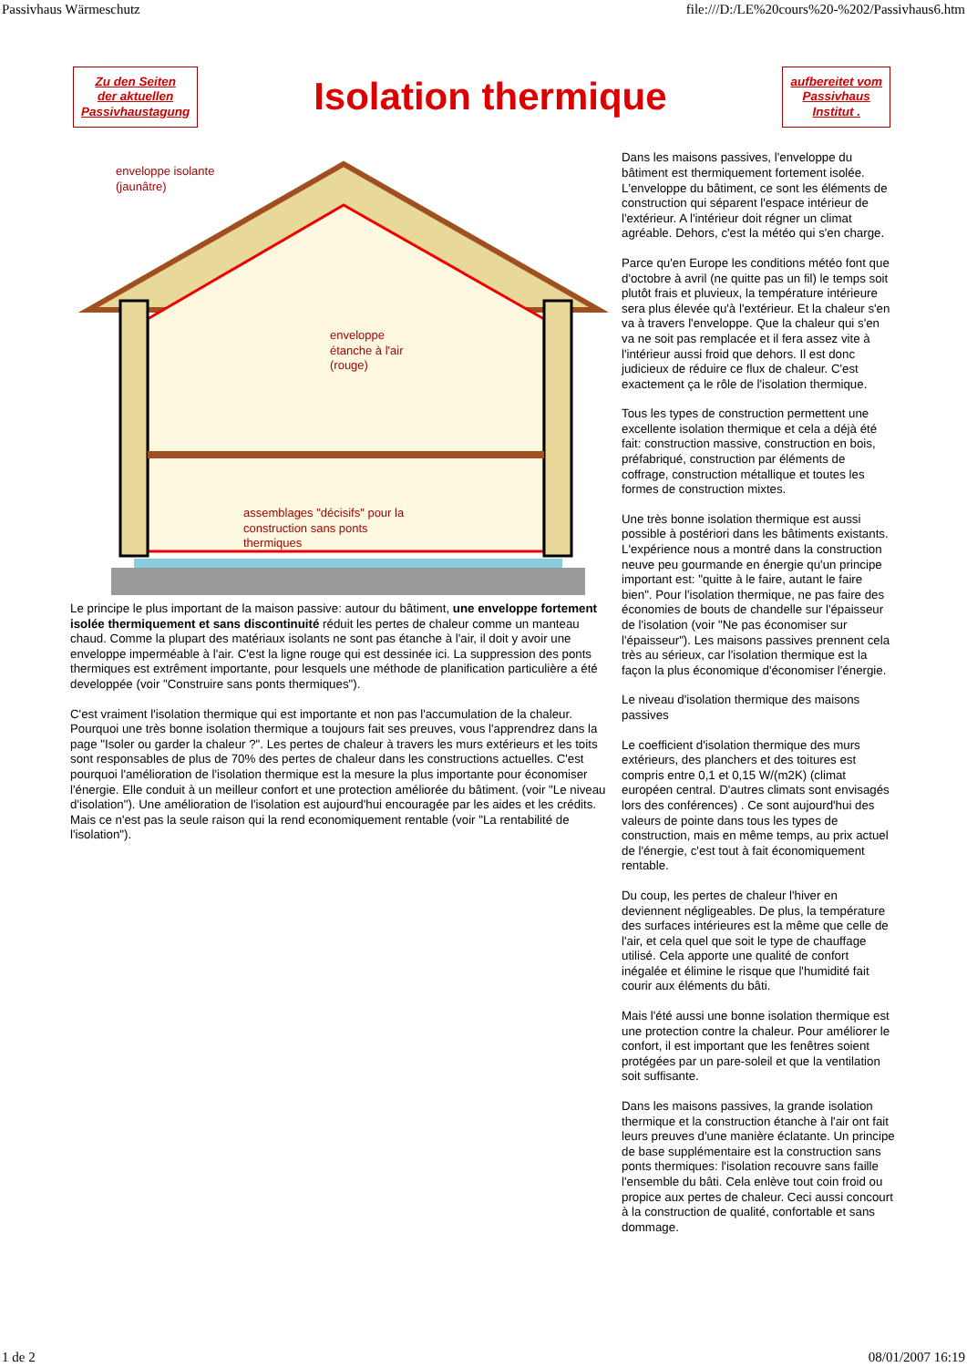Passivhaus Wärmeschutz file:///D:/LE%20cours%20-%202/Passivhaus6.htm
Zu den Seiten
der aktuellen
Passivhaustagung
Isolation thermique
aufbereitet vom
Passivhaus
Institut .
enveloppe isolante
(jaunâtre)
enveloppe
étanche à l'air
(rouge)
assemblages "décisifs" pour la
construction sans ponts
thermiques
Le principe le plus important de la maison passive: autour du bâtiment, une enveloppe fortement isolée thermiquement et sans discontinuité réduit les pertes de chaleur comme un manteau chaud. Comme la plupart des matériaux isolants ne sont pas étanche à l'air, il doit y avoir une enveloppe imperméable à l'air. C'est la ligne rouge qui est dessinée ici. La suppression des ponts thermiques est extrêment importante, pour lesquels une méthode de planification particulière a été developpée (voir "Construire sans ponts thermiques").
C'est vraiment l'isolation thermique qui est importante et non pas l'accumulation de la chaleur. Pourquoi une très bonne isolation thermique a toujours fait ses preuves, vous l'apprendrez dans la page "Isoler ou garder la chaleur ?". Les pertes de chaleur à travers les murs extérieurs et les toits sont responsables de plus de 70% des pertes de chaleur dans les constructions actuelles. C'est pourquoi l'amélioration de l'isolation thermique est la mesure la plus importante pour économiser l'énergie. Elle conduit à un meilleur confort et une protection améliorée du bâtiment. (voir "Le niveau d'isolation"). Une amélioration de l'isolation est aujourd'hui encouragée par les aides et les crédits. Mais ce n'est pas la seule raison qui la rend economiquement rentable (voir "La rentabilité de l'isolation").
Dans les maisons passives, l'enveloppe du bâtiment est thermiquement fortement isolée. L'enveloppe du bâtiment, ce sont les éléments de construction qui séparent l'espace intérieur de l'extérieur. A l'intérieur doit régner un climat agréable. Dehors, c'est la météo qui s'en charge.
Parce qu'en Europe les conditions météo font que d'octobre à avril (ne quitte pas un fil) le temps soit plutôt frais et pluvieux, la température intérieure sera plus élevée qu'à l'extérieur. Et la chaleur s'en va à travers l'enveloppe. Que la chaleur qui s'en va ne soit pas remplacée et il fera assez vite à l'intérieur aussi froid que dehors. Il est donc judicieux de réduire ce flux de chaleur. C'est exactement ça le rôle de l'isolation thermique.
Tous les types de construction permettent une excellente isolation thermique et cela a déjà été fait: construction massive, construction en bois, préfabriqué, construction par éléments de coffrage, construction métallique et toutes les formes de construction mixtes.
Une très bonne isolation thermique est aussi possible à postériori dans les bâtiments existants. L'expérience nous a montré dans la construction neuve peu gourmande en énergie qu'un principe important est: "quitte à le faire, autant le faire bien". Pour l'isolation thermique, ne pas faire des économies de bouts de chandelle sur l'épaisseur de l'isolation (voir "Ne pas économiser sur l'épaisseur"). Les maisons passives prennent cela très au sérieux, car l'isolation thermique est la façon la plus économique d'économiser l'énergie.
Le niveau d'isolation thermique des maisons passives
Le coefficient d'isolation thermique des murs extérieurs, des planchers et des toitures est compris entre 0,1 et 0,15 W/(m2K) (climat européen central. D'autres climats sont envisagés lors des conférences) . Ce sont aujourd'hui des valeurs de pointe dans tous les types de construction, mais en même temps, au prix actuel de l'énergie, c'est tout à fait économiquement rentable.
Du coup, les pertes de chaleur l'hiver en deviennent négligeables. De plus, la température des surfaces intérieures est la même que celle de l'air, et cela quel que soit le type de chauffage utilisé. Cela apporte une qualité de confort inégalée et élimine le risque que l'humidité fait courir aux éléments du bâti.
Mais l'été aussi une bonne isolation thermique est une protection contre la chaleur. Pour améliorer le confort, il est important que les fenêtres soient protégées par un pare-soleil et que la ventilation soit suffisante.
Dans les maisons passives, la grande isolation thermique et la construction étanche à l'air ont fait leurs preuves d'une manière éclatante. Un principe de base supplémentaire est la construction sans ponts thermiques: l'isolation recouvre sans faille l'ensemble du bâti. Cela enlève tout coin froid ou propice aux pertes de chaleur. Ceci aussi concourt à la construction de qualité, confortable et sans dommage.
1 de 2 08/01/2007 16:19